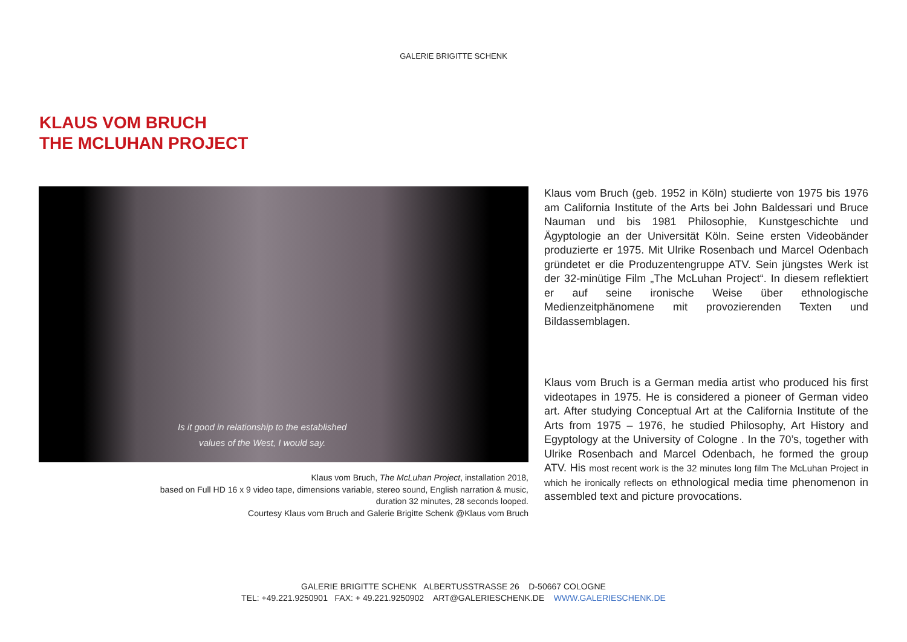GALERIE BRIGITTE SCHENK
KLAUS VOM BRUCH
THE MCLUHAN PROJECT
Is it good in relationship to the established
values of the West, I would say.
Klaus vom Bruch, The McLuhan Project, installation 2018,
based on Full HD 16 x 9 video tape, dimensions variable, stereo sound, English narration & music,
duration 32 minutes, 28 seconds looped.
Courtesy Klaus vom Bruch and Galerie Brigitte Schenk @Klaus vom Bruch
Klaus vom Bruch (geb. 1952 in Köln) studierte von 1975 bis 1976 am California Institute of the Arts bei John Baldessari und Bruce Nauman und bis 1981 Philosophie, Kunstgeschichte und Ägyptologie an der Universität Köln. Seine ersten Videobänder produzierte er 1975. Mit Ulrike Rosenbach und Marcel Odenbach gründetet er die Produzentengruppe ATV. Sein jüngstes Werk ist der 32-minütige Film „The McLuhan Project“. In diesem reflektiert er auf seine ironische Weise über ethnologische Medienzeitphänomene mit provozierenden Texten und Bildassemblagen.
Klaus vom Bruch is a German media artist who produced his first videotapes in 1975. He is considered a pioneer of German video art. After studying Conceptual Art at the California Institute of the Arts from 1975 – 1976, he studied Philosophy, Art History and Egyptology at the University of Cologne . In the 70’s, together with Ulrike Rosenbach and Marcel Odenbach, he formed the group ATV. His most recent work is the 32 minutes long film The McLuhan Project in which he ironically reflects on ethnological media time phenomenon in assembled text and picture provocations.
GALERIE BRIGITTE SCHENK ALBERTUSSTRASSE 26 D-50667 COLOGNE
TEL: +49.221.9250901 FAX: + 49.221.9250902 ART@GALERIESCHENK.DE WWW.GALERIESCHENK.DE